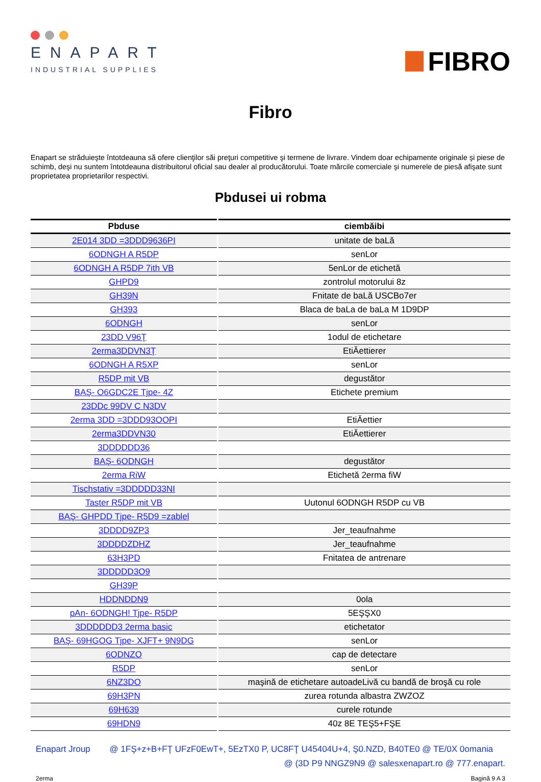ENAPART
INDUSTRIAL SUPPLIES
FIBRO
Fibro
Enapart se străduieşte întotdeauna să ofere clienţilor săi preţuri competitive şi termene de livrare. Vindem doar echipamente originale şi piese de schimb, deşi nu suntem întotdeauna distribuitorul oficial sau dealer al producătorului. Toate mărcile comerciale şi numerele de piesă afişate sunt proprietatea proprietarilor respectivi.
Pbdusei ui robma
| Pbduse | ciembăibi |
| --- | --- |
| 2E014 3DD =3DDD9636PI | unitate de baLă |
| 6ODNGH A R5DP | senLor |
| 6ODNGH A R5DP 7ith VB | 5enLor de etichetă |
| GHPD9 | zontrolul motorului 8z |
| GH39N | Fnitate de baLă USCBo7er |
| GH393 | Blaca de baLa de baLa M 1D9DP |
| 6ODNGH | senLor |
| 23DD V96Ţ | 1odul de etichetare |
| 2erma3DDVN3Ţ | EtiĂettierer |
| 6ODNGH A R5XP | senLor |
| R5DP mit VB | degustător |
| BAŞ- O6GDC2E Tjpe- 4Z | Etichete premium |
| 23DDc 99DV C N3DV | |
| 2erma 3DD =3DDD93OOPI | EtiĂettier |
| 2erma3DDVN30 | EtiĂettierer |
| 3DDDDDD36 | |
| BAŞ- 6ODNGH | degustător |
| 2erma RiW | Etichetă 2erma fiW |
| Tischstativ =3DDDDD33NI | |
| Taster R5DP mit VB | Uutonul 6ODNGH R5DP cu VB |
| BAŞ- GHPDD Tjpe- R5D9 =zablel | |
| 3DDDD9ZP3 | Jer_teaufnahme |
| 3DDDDZDHZ | Jer_teaufnahme |
| 63H3PD | Fnitatea de antrenare |
| 3DDDDD3O9 | |
| GH39P | |
| HDDNDDN9 | 0ola |
| pAn- 6ODNGH! Tjpe- R5DP | 5EŞŞX0 |
| 3DDDDDD3 2erma basic | etichetator |
| BAŞ- 69HGOG Tjpe- XJFT+ 9N9DG | senLor |
| 6ODNZO | cap de detectare |
| R5DP | senLor |
| 6NZ3DO | maşină de etichetare autoadeLivă cu bandă de broşă cu role |
| 69H3PN | zurea rotunda albastra ZWZOZ |
| 69H639 | curele rotunde |
| 69HDN9 | 40z 8E TEŞ5+FŞE |
Enapart Jroup @ 1FŞ+z+B+FŢ UFzF0EwT+, 5EzTX0 P, UC8FŢ U45404U+4, Ş0.NZD, B40TE0 @ TE/0X 0omania
@ (3D P9 NNGZ9N9 @ salesxenapart.ro @ 777.enapart.
2erma Bagină 9 A 3